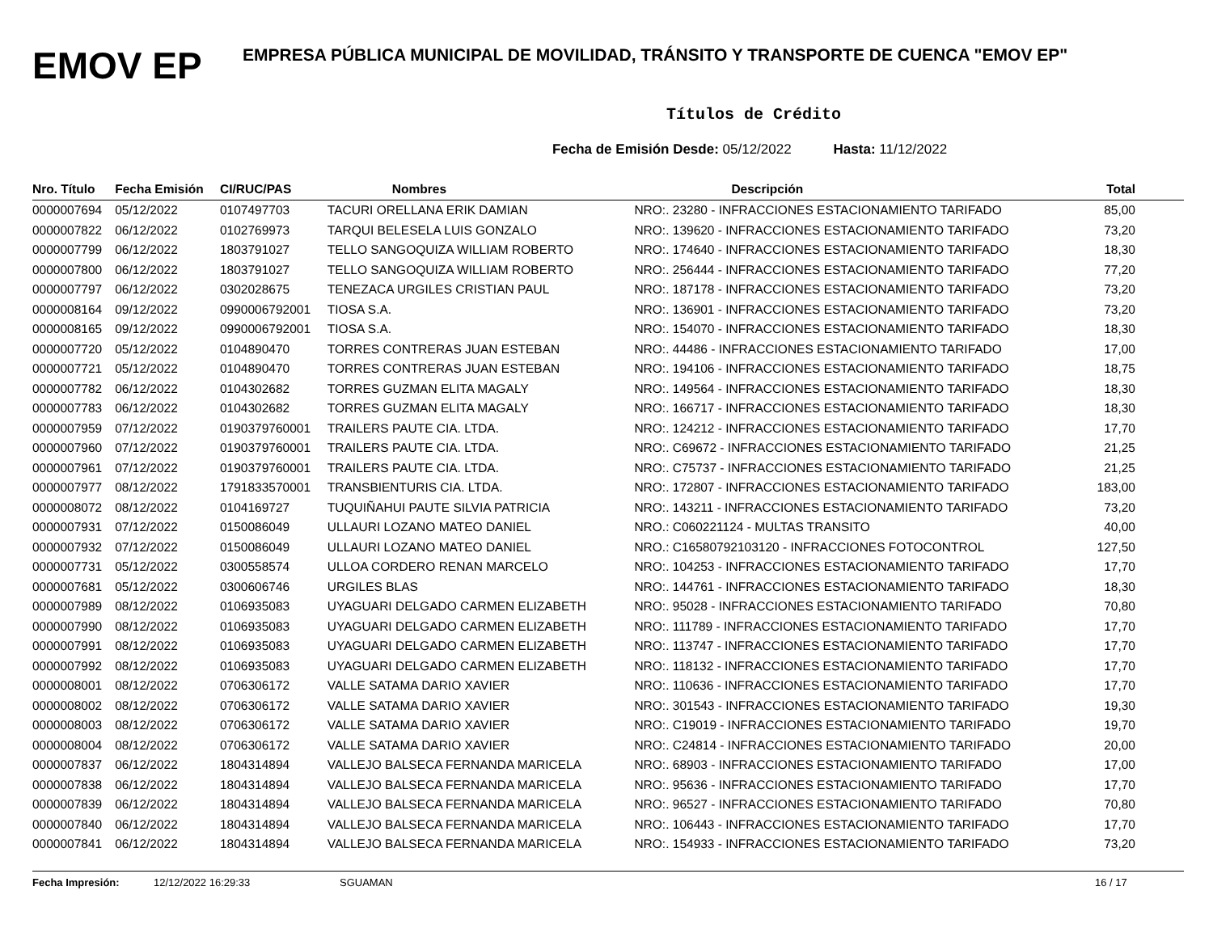EMOV EP
EMPRESA PÚBLICA MUNICIPAL DE MOVILIDAD, TRÁNSITO Y TRANSPORTE DE CUENCA "EMOV EP"
Títulos de Crédito
Fecha de Emisión Desde: 05/12/2022 Hasta: 11/12/2022
| Nro. Título | Fecha Emisión | CI/RUC/PAS | Nombres | Descripción | Total |
| --- | --- | --- | --- | --- | --- |
| 0000007694 | 05/12/2022 | 0107497703 | TACURI ORELLANA ERIK DAMIAN | NRO:. 23280 - INFRACCIONES ESTACIONAMIENTO TARIFADO | 85,00 |
| 0000007822 | 06/12/2022 | 0102769973 | TARQUI BELESELA LUIS GONZALO | NRO:. 139620 - INFRACCIONES ESTACIONAMIENTO TARIFADO | 73,20 |
| 0000007799 | 06/12/2022 | 1803791027 | TELLO SANGOQUIZA WILLIAM ROBERTO | NRO:. 174640 - INFRACCIONES ESTACIONAMIENTO TARIFADO | 18,30 |
| 0000007800 | 06/12/2022 | 1803791027 | TELLO SANGOQUIZA WILLIAM ROBERTO | NRO:. 256444 - INFRACCIONES ESTACIONAMIENTO TARIFADO | 77,20 |
| 0000007797 | 06/12/2022 | 0302028675 | TENEZACA URGILES CRISTIAN PAUL | NRO:. 187178 - INFRACCIONES ESTACIONAMIENTO TARIFADO | 73,20 |
| 0000008164 | 09/12/2022 | 0990006792001 | TIOSA S.A. | NRO:. 136901 - INFRACCIONES ESTACIONAMIENTO TARIFADO | 73,20 |
| 0000008165 | 09/12/2022 | 0990006792001 | TIOSA S.A. | NRO:. 154070 - INFRACCIONES ESTACIONAMIENTO TARIFADO | 18,30 |
| 0000007720 | 05/12/2022 | 0104890470 | TORRES CONTRERAS JUAN ESTEBAN | NRO:. 44486 - INFRACCIONES ESTACIONAMIENTO TARIFADO | 17,00 |
| 0000007721 | 05/12/2022 | 0104890470 | TORRES CONTRERAS JUAN ESTEBAN | NRO:. 194106 - INFRACCIONES ESTACIONAMIENTO TARIFADO | 18,75 |
| 0000007782 | 06/12/2022 | 0104302682 | TORRES GUZMAN ELITA MAGALY | NRO:. 149564 - INFRACCIONES ESTACIONAMIENTO TARIFADO | 18,30 |
| 0000007783 | 06/12/2022 | 0104302682 | TORRES GUZMAN ELITA MAGALY | NRO:. 166717 - INFRACCIONES ESTACIONAMIENTO TARIFADO | 18,30 |
| 0000007959 | 07/12/2022 | 0190379760001 | TRAILERS PAUTE CIA. LTDA. | NRO:. 124212 - INFRACCIONES ESTACIONAMIENTO TARIFADO | 17,70 |
| 0000007960 | 07/12/2022 | 0190379760001 | TRAILERS PAUTE CIA. LTDA. | NRO:. C69672 - INFRACCIONES ESTACIONAMIENTO TARIFADO | 21,25 |
| 0000007961 | 07/12/2022 | 0190379760001 | TRAILERS PAUTE CIA. LTDA. | NRO:. C75737 - INFRACCIONES ESTACIONAMIENTO TARIFADO | 21,25 |
| 0000007977 | 08/12/2022 | 1791833570001 | TRANSBIENTURIS CIA. LTDA. | NRO:. 172807 - INFRACCIONES ESTACIONAMIENTO TARIFADO | 183,00 |
| 0000008072 | 08/12/2022 | 0104169727 | TUQUIÑAHUI PAUTE SILVIA PATRICIA | NRO:. 143211 - INFRACCIONES ESTACIONAMIENTO TARIFADO | 73,20 |
| 0000007931 | 07/12/2022 | 0150086049 | ULLAURI LOZANO MATEO DANIEL | NRO.: C060221124 - MULTAS TRANSITO | 40,00 |
| 0000007932 | 07/12/2022 | 0150086049 | ULLAURI LOZANO MATEO DANIEL | NRO.: C16580792103120 - INFRACCIONES FOTOCONTROL | 127,50 |
| 0000007731 | 05/12/2022 | 0300558574 | ULLOA CORDERO RENAN MARCELO | NRO:. 104253 - INFRACCIONES ESTACIONAMIENTO TARIFADO | 17,70 |
| 0000007681 | 05/12/2022 | 0300606746 | URGILES BLAS | NRO:. 144761 - INFRACCIONES ESTACIONAMIENTO TARIFADO | 18,30 |
| 0000007989 | 08/12/2022 | 0106935083 | UYAGUARI DELGADO CARMEN ELIZABETH | NRO:. 95028 - INFRACCIONES ESTACIONAMIENTO TARIFADO | 70,80 |
| 0000007990 | 08/12/2022 | 0106935083 | UYAGUARI DELGADO CARMEN ELIZABETH | NRO:. 111789 - INFRACCIONES ESTACIONAMIENTO TARIFADO | 17,70 |
| 0000007991 | 08/12/2022 | 0106935083 | UYAGUARI DELGADO CARMEN ELIZABETH | NRO:. 113747 - INFRACCIONES ESTACIONAMIENTO TARIFADO | 17,70 |
| 0000007992 | 08/12/2022 | 0106935083 | UYAGUARI DELGADO CARMEN ELIZABETH | NRO:. 118132 - INFRACCIONES ESTACIONAMIENTO TARIFADO | 17,70 |
| 0000008001 | 08/12/2022 | 0706306172 | VALLE SATAMA DARIO XAVIER | NRO:. 110636 - INFRACCIONES ESTACIONAMIENTO TARIFADO | 17,70 |
| 0000008002 | 08/12/2022 | 0706306172 | VALLE SATAMA DARIO XAVIER | NRO:. 301543 - INFRACCIONES ESTACIONAMIENTO TARIFADO | 19,30 |
| 0000008003 | 08/12/2022 | 0706306172 | VALLE SATAMA DARIO XAVIER | NRO:. C19019 - INFRACCIONES ESTACIONAMIENTO TARIFADO | 19,70 |
| 0000008004 | 08/12/2022 | 0706306172 | VALLE SATAMA DARIO XAVIER | NRO:. C24814 - INFRACCIONES ESTACIONAMIENTO TARIFADO | 20,00 |
| 0000007837 | 06/12/2022 | 1804314894 | VALLEJO BALSECA FERNANDA MARICELA | NRO:. 68903 - INFRACCIONES ESTACIONAMIENTO TARIFADO | 17,00 |
| 0000007838 | 06/12/2022 | 1804314894 | VALLEJO BALSECA FERNANDA MARICELA | NRO:. 95636 - INFRACCIONES ESTACIONAMIENTO TARIFADO | 17,70 |
| 0000007839 | 06/12/2022 | 1804314894 | VALLEJO BALSECA FERNANDA MARICELA | NRO:. 96527 - INFRACCIONES ESTACIONAMIENTO TARIFADO | 70,80 |
| 0000007840 | 06/12/2022 | 1804314894 | VALLEJO BALSECA FERNANDA MARICELA | NRO:. 106443 - INFRACCIONES ESTACIONAMIENTO TARIFADO | 17,70 |
| 0000007841 | 06/12/2022 | 1804314894 | VALLEJO BALSECA FERNANDA MARICELA | NRO:. 154933 - INFRACCIONES ESTACIONAMIENTO TARIFADO | 73,20 |
Fecha Impresión: 12/12/2022 16:29:33 SGUAMAN 16 / 17